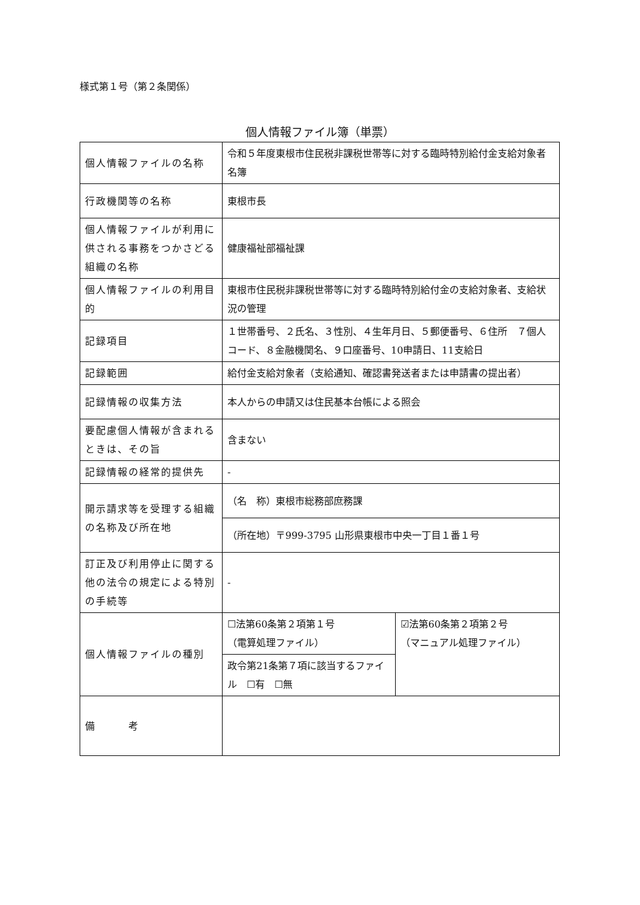様式第１号（第２条関係）
個人情報ファイル簿（単票）
| 個人情報ファイルの名称 | 令和５年度東根市住民税非課税世帯等に対する臨時特別給付金支給対象者名簿 | |
| 行政機関等の名称 | 東根市長 | |
| 個人情報ファイルが利用に供される事務をつかさどる組織の名称 | 健康福祉部福祉課 | |
| 個人情報ファイルの利用目的 | 東根市住民税非課税世帯等に対する臨時特別給付金の支給対象者、支給状況の管理 | |
| 記録項目 | １世帯番号、２氏名、３性別、４生年月日、５郵便番号、６住所 ７個人コード、８金融機関名、９口座番号、10申請日、11支給日 | |
| 記録範囲 | 給付金支給対象者（支給通知、確認書発送者または申請書の提出者） | |
| 記録情報の収集方法 | 本人からの申請又は住民基本台帳による照会 | |
| 要配慮個人情報が含まれるときは、その旨 | 含まない | |
| 記録情報の経常的提供先 | - | |
| 開示請求等を受理する組織の名称及び所在地 | （名 称）東根市総務部庶務課 | |
| | （所在地）〒999-3795 山形県東根市中央一丁目１番１号 | |
| 訂正及び利用停止に関する他の法令の規定による特別の手続等 | - | |
| 個人情報ファイルの種別 | ☐法第60条第２項第１号 （電算処理ファイル） | ☑法第60条第２項第２号 （マニュアル処理ファイル） |
| | 政令第21条第７項に該当するファイル ☐有 ☐無 | |
| 備 考 | | |